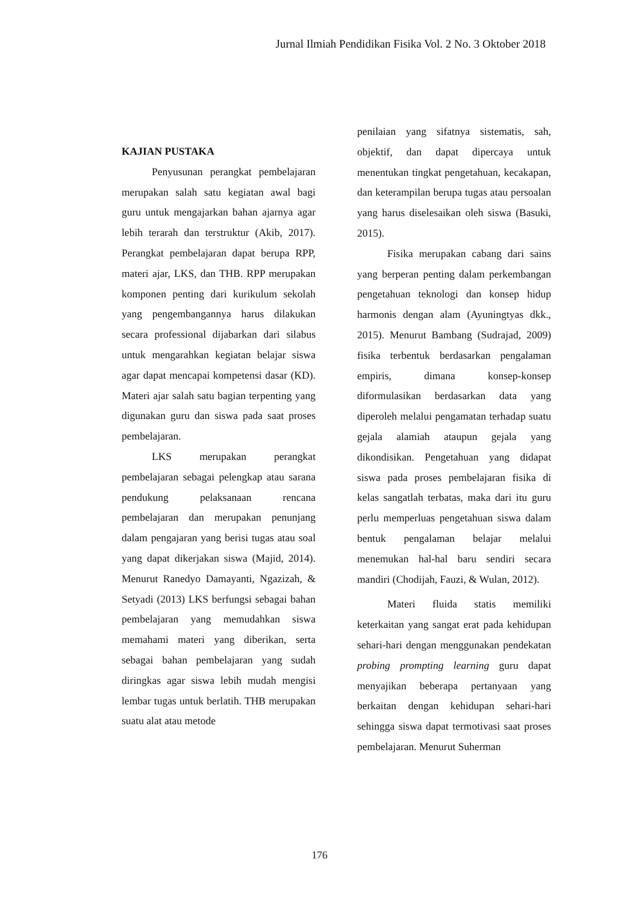Jurnal Ilmiah Pendidikan Fisika Vol. 2 No. 3 Oktober 2018
KAJIAN PUSTAKA
Penyusunan perangkat pembelajaran merupakan salah satu kegiatan awal bagi guru untuk mengajarkan bahan ajarnya agar lebih terarah dan terstruktur (Akib, 2017). Perangkat pembelajaran dapat berupa RPP, materi ajar, LKS, dan THB. RPP merupakan komponen penting dari kurikulum sekolah yang pengembangannya harus dilakukan secara professional dijabarkan dari silabus untuk mengarahkan kegiatan belajar siswa agar dapat mencapai kompetensi dasar (KD). Materi ajar salah satu bagian terpenting yang digunakan guru dan siswa pada saat proses pembelajaran.
LKS merupakan perangkat pembelajaran sebagai pelengkap atau sarana pendukung pelaksanaan rencana pembelajaran dan merupakan penunjang dalam pengajaran yang berisi tugas atau soal yang dapat dikerjakan siswa (Majid, 2014). Menurut Ranedyo Damayanti, Ngazizah, & Setyadi (2013) LKS berfungsi sebagai bahan pembelajaran yang memudahkan siswa memahami materi yang diberikan, serta sebagai bahan pembelajaran yang sudah diringkas agar siswa lebih mudah mengisi lembar tugas untuk berlatih. THB merupakan suatu alat atau metode
penilaian yang sifatnya sistematis, sah, objektif, dan dapat dipercaya untuk menentukan tingkat pengetahuan, kecakapan, dan keterampilan berupa tugas atau persoalan yang harus diselesaikan oleh siswa (Basuki, 2015).
Fisika merupakan cabang dari sains yang berperan penting dalam perkembangan pengetahuan teknologi dan konsep hidup harmonis dengan alam (Ayuningtyas dkk., 2015). Menurut Bambang (Sudrajad, 2009) fisika terbentuk berdasarkan pengalaman empiris, dimana konsep-konsep diformulasikan berdasarkan data yang diperoleh melalui pengamatan terhadap suatu gejala alamiah ataupun gejala yang dikondisikan. Pengetahuan yang didapat siswa pada proses pembelajaran fisika di kelas sangatlah terbatas, maka dari itu guru perlu memperluas pengetahuan siswa dalam bentuk pengalaman belajar melalui menemukan hal-hal baru sendiri secara mandiri (Chodijah, Fauzi, & Wulan, 2012).
Materi fluida statis memiliki keterkaitan yang sangat erat pada kehidupan sehari-hari dengan menggunakan pendekatan probing prompting learning guru dapat menyajikan beberapa pertanyaan yang berkaitan dengan kehidupan sehari-hari sehingga siswa dapat termotivasi saat proses pembelajaran. Menurut Suherman
176